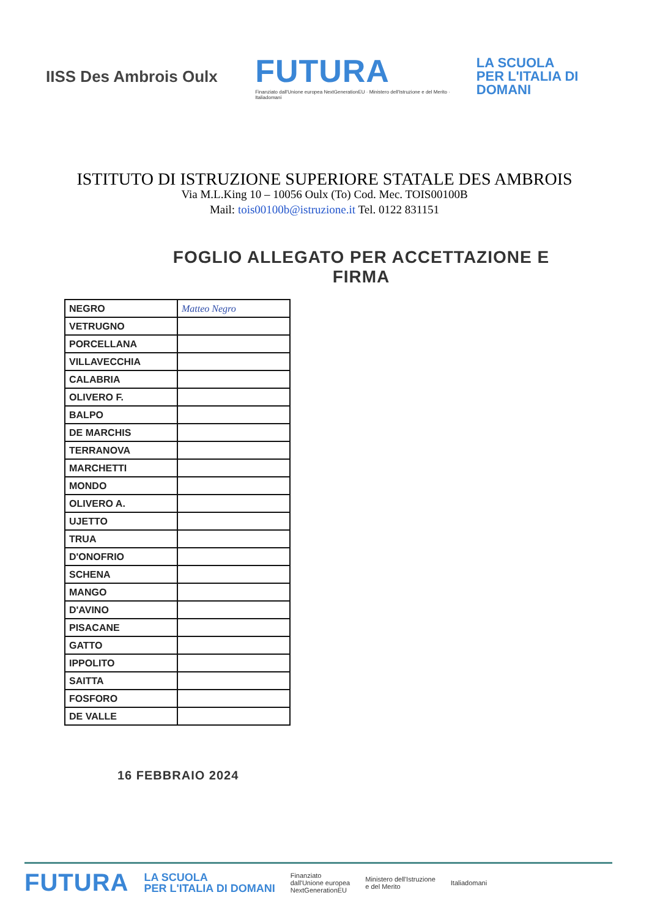IISS Des Ambrois Oulx
FUTURA
Finanziato dall'Unione europea NextGenerationEU · Ministero dell'Istruzione e del Merito · Italiadomani
LA SCUOLA
PER L'ITALIA DI DOMANI
ISTITUTO DI ISTRUZIONE SUPERIORE STATALE DES AMBROIS
Via M.L.King 10 – 10056 Oulx (To) Cod. Mec. TOIS00100B
Mail: tois00100b@istruzione.it Tel. 0122 831151
FOGLIO ALLEGATO PER ACCETTAZIONE E FIRMA
| NEGRO | Matteo Negro |
| VETRUGNO | |
| PORCELLANA | |
| VILLAVECCHIA | |
| CALABRIA | |
| OLIVERO F. | |
| BALPO | |
| DE MARCHIS | |
| TERRANOVA | |
| MARCHETTI | |
| MONDO | |
| OLIVERO A. | |
| UJETTO | |
| TRUA | |
| D'ONOFRIO | |
| SCHENA | |
| MANGO | |
| D'AVINO | |
| PISACANE | |
| GATTO | |
| IPPOLITO | |
| SAITTA | |
| FOSFORO | |
| DE VALLE | |
16 FEBBRAIO 2024
FUTURA LA SCUOLA
PER L'ITALIA DI DOMANI
Finanziato
dall'Unione europea
NextGenerationEU
Ministero dell'Istruzione
e del Merito
Italiadomani